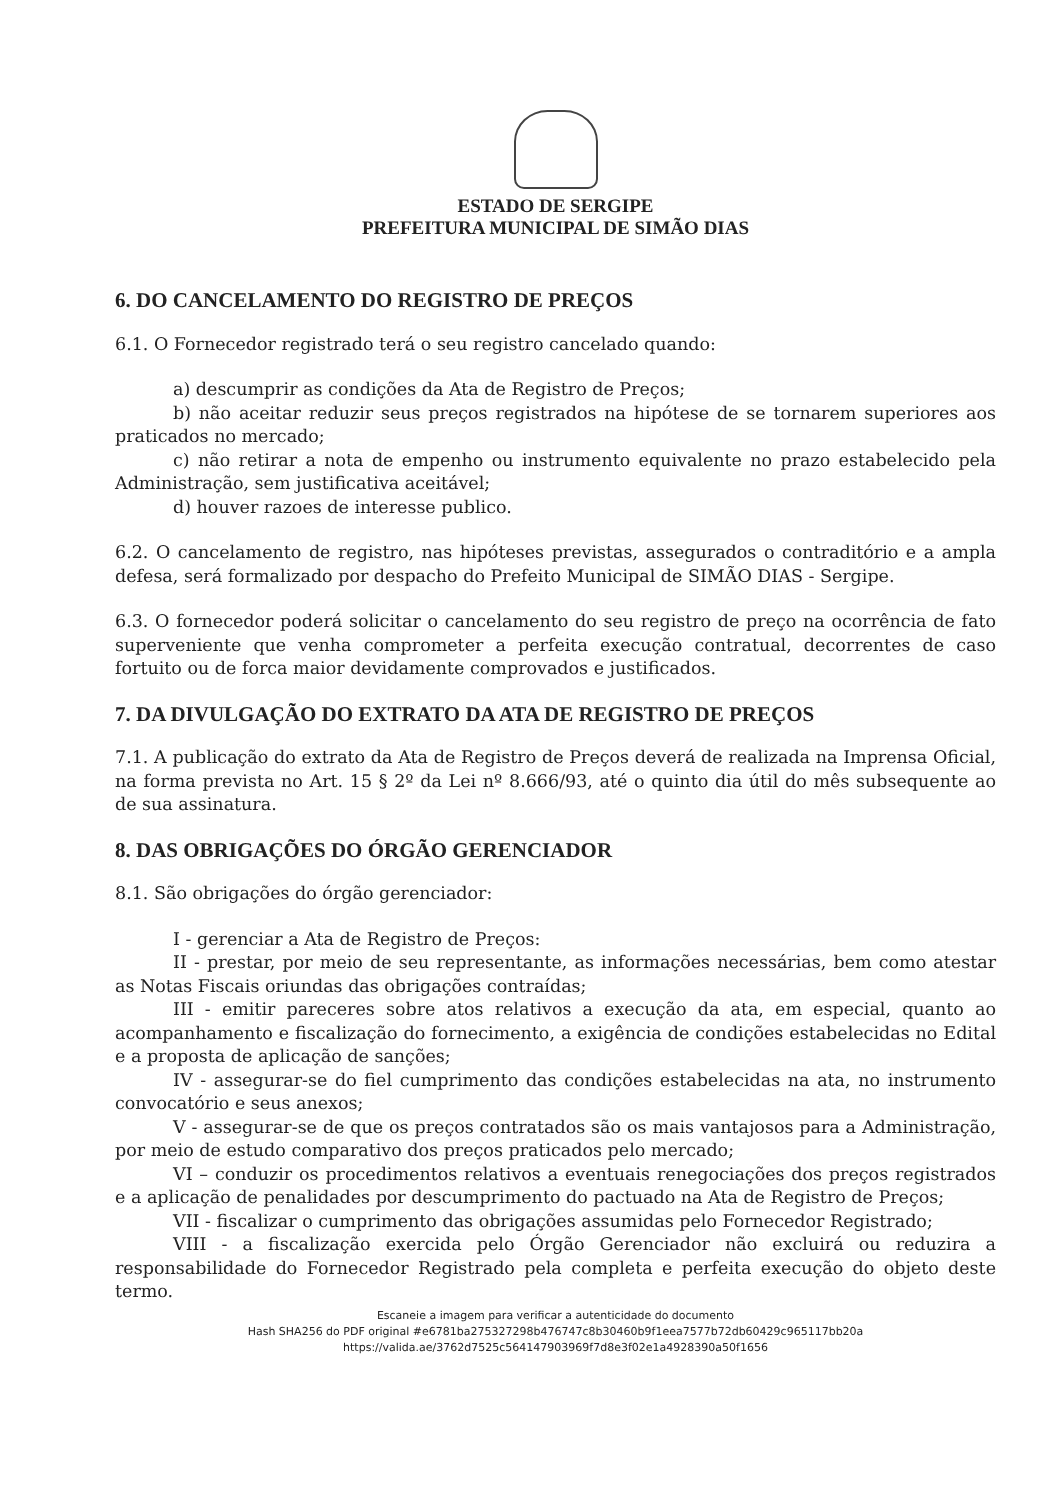ESTADO DE SERGIPE
PREFEITURA MUNICIPAL DE SIMÃO DIAS
6. DO CANCELAMENTO DO REGISTRO DE PREÇOS
6.1. O Fornecedor registrado terá o seu registro cancelado quando:
a) descumprir as condições da Ata de Registro de Preços;
b) não aceitar reduzir seus preços registrados na hipótese de se tornarem superiores aos praticados no mercado;
c) não retirar a nota de empenho ou instrumento equivalente no prazo estabelecido pela Administração, sem justificativa aceitável;
d) houver razoes de interesse publico.
6.2. O cancelamento de registro, nas hipóteses previstas, assegurados o contraditório e a ampla defesa, será formalizado por despacho do Prefeito Municipal de SIMÃO DIAS - Sergipe.
6.3. O fornecedor poderá solicitar o cancelamento do seu registro de preço na ocorrência de fato superveniente que venha comprometer a perfeita execução contratual, decorrentes de caso fortuito ou de forca maior devidamente comprovados e justificados.
7. DA DIVULGAÇÃO DO EXTRATO DA ATA DE REGISTRO DE PREÇOS
7.1. A publicação do extrato da Ata de Registro de Preços deverá de realizada na Imprensa Oficial, na forma prevista no Art. 15 § 2º da Lei nº 8.666/93, até o quinto dia útil do mês subsequente ao de sua assinatura.
8. DAS OBRIGAÇÕES DO ÓRGÃO GERENCIADOR
8.1. São obrigações do órgão gerenciador:
I - gerenciar a Ata de Registro de Preços:
II - prestar, por meio de seu representante, as informações necessárias, bem como atestar as Notas Fiscais oriundas das obrigações contraídas;
III - emitir pareceres sobre atos relativos a execução da ata, em especial, quanto ao acompanhamento e fiscalização do fornecimento, a exigência de condições estabelecidas no Edital e a proposta de aplicação de sanções;
IV - assegurar-se do fiel cumprimento das condições estabelecidas na ata, no instrumento convocatório e seus anexos;
V - assegurar-se de que os preços contratados são os mais vantajosos para a Administração, por meio de estudo comparativo dos preços praticados pelo mercado;
VI – conduzir os procedimentos relativos a eventuais renegociações dos preços registrados e a aplicação de penalidades por descumprimento do pactuado na Ata de Registro de Preços;
VII - fiscalizar o cumprimento das obrigações assumidas pelo Fornecedor Registrado;
VIII - a fiscalização exercida pelo Órgão Gerenciador não excluirá ou reduzira a responsabilidade do Fornecedor Registrado pela completa e perfeita execução do objeto deste termo.
Escaneie a imagem para verificar a autenticidade do documento
Hash SHA256 do PDF original #e6781ba275327298b476747c8b30460b9f1eea7577b72db60429c965117bb20a
https://valida.ae/3762d7525c564147903969f7d8e3f02e1a4928390a50f1656